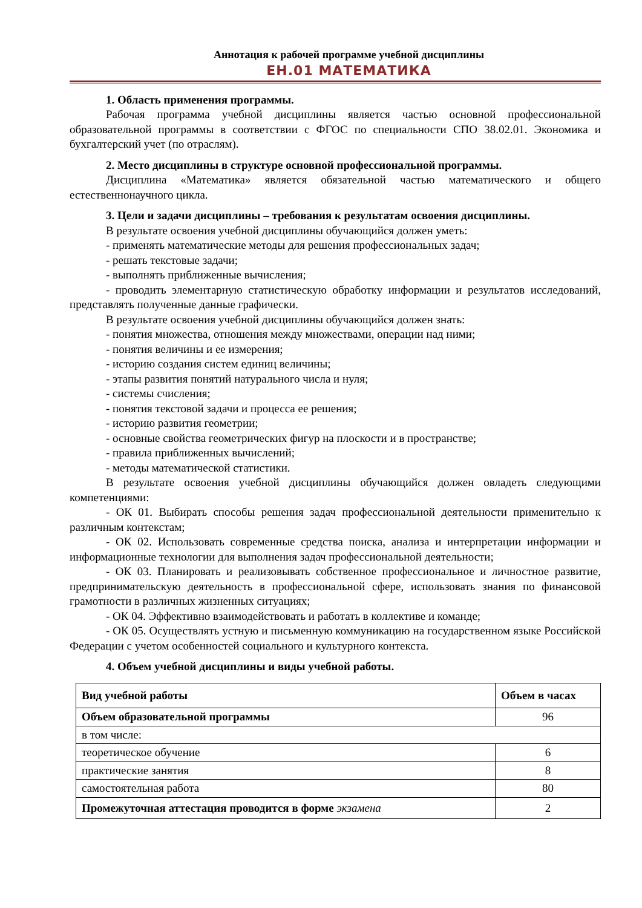Аннотация к рабочей программе учебной дисциплины
ЕН.01 МАТЕМАТИКА
1. Область применения программы.
Рабочая программа учебной дисциплины является частью основной профессиональной образовательной программы в соответствии с ФГОС по специальности СПО 38.02.01. Экономика и бухгалтерский учет (по отраслям).
2. Место дисциплины в структуре основной профессиональной программы.
Дисциплина «Математика» является обязательной частью математического и общего естественнонаучного цикла.
3. Цели и задачи дисциплины – требования к результатам освоения дисциплины.
В результате освоения учебной дисциплины обучающийся должен уметь:
- применять математические методы для решения профессиональных задач;
- решать текстовые задачи;
- выполнять приближенные вычисления;
- проводить элементарную статистическую обработку информации и результатов исследований, представлять полученные данные графически.
В результате освоения учебной дисциплины обучающийся должен знать:
- понятия множества, отношения между множествами, операции над ними;
- понятия величины и ее измерения;
- историю создания систем единиц величины;
- этапы развития понятий натурального числа и нуля;
- системы счисления;
- понятия текстовой задачи и процесса ее решения;
- историю развития геометрии;
- основные свойства геометрических фигур на плоскости и в пространстве;
- правила приближенных вычислений;
- методы математической статистики.
В результате освоения учебной дисциплины обучающийся должен овладеть следующими компетенциями:
- ОК 01. Выбирать способы решения задач профессиональной деятельности применительно к различным контекстам;
- ОК 02. Использовать современные средства поиска, анализа и интерпретации информации и информационные технологии для выполнения задач профессиональной деятельности;
- ОК 03. Планировать и реализовывать собственное профессиональное и личностное развитие, предпринимательскую деятельность в профессиональной сфере, использовать знания по финансовой грамотности в различных жизненных ситуациях;
- ОК 04. Эффективно взаимодействовать и работать в коллективе и команде;
- ОК 05. Осуществлять устную и письменную коммуникацию на государственном языке Российской Федерации с учетом особенностей социального и культурного контекста.
4. Объем учебной дисциплины и виды учебной работы.
| Вид учебной работы | Объем в часах |
| --- | --- |
| Объем образовательной программы | 96 |
| в том числе: | |
| теоретическое обучение | 6 |
| практические занятия | 8 |
| самостоятельная работа | 80 |
| Промежуточная аттестация проводится в форме экзамена | 2 |